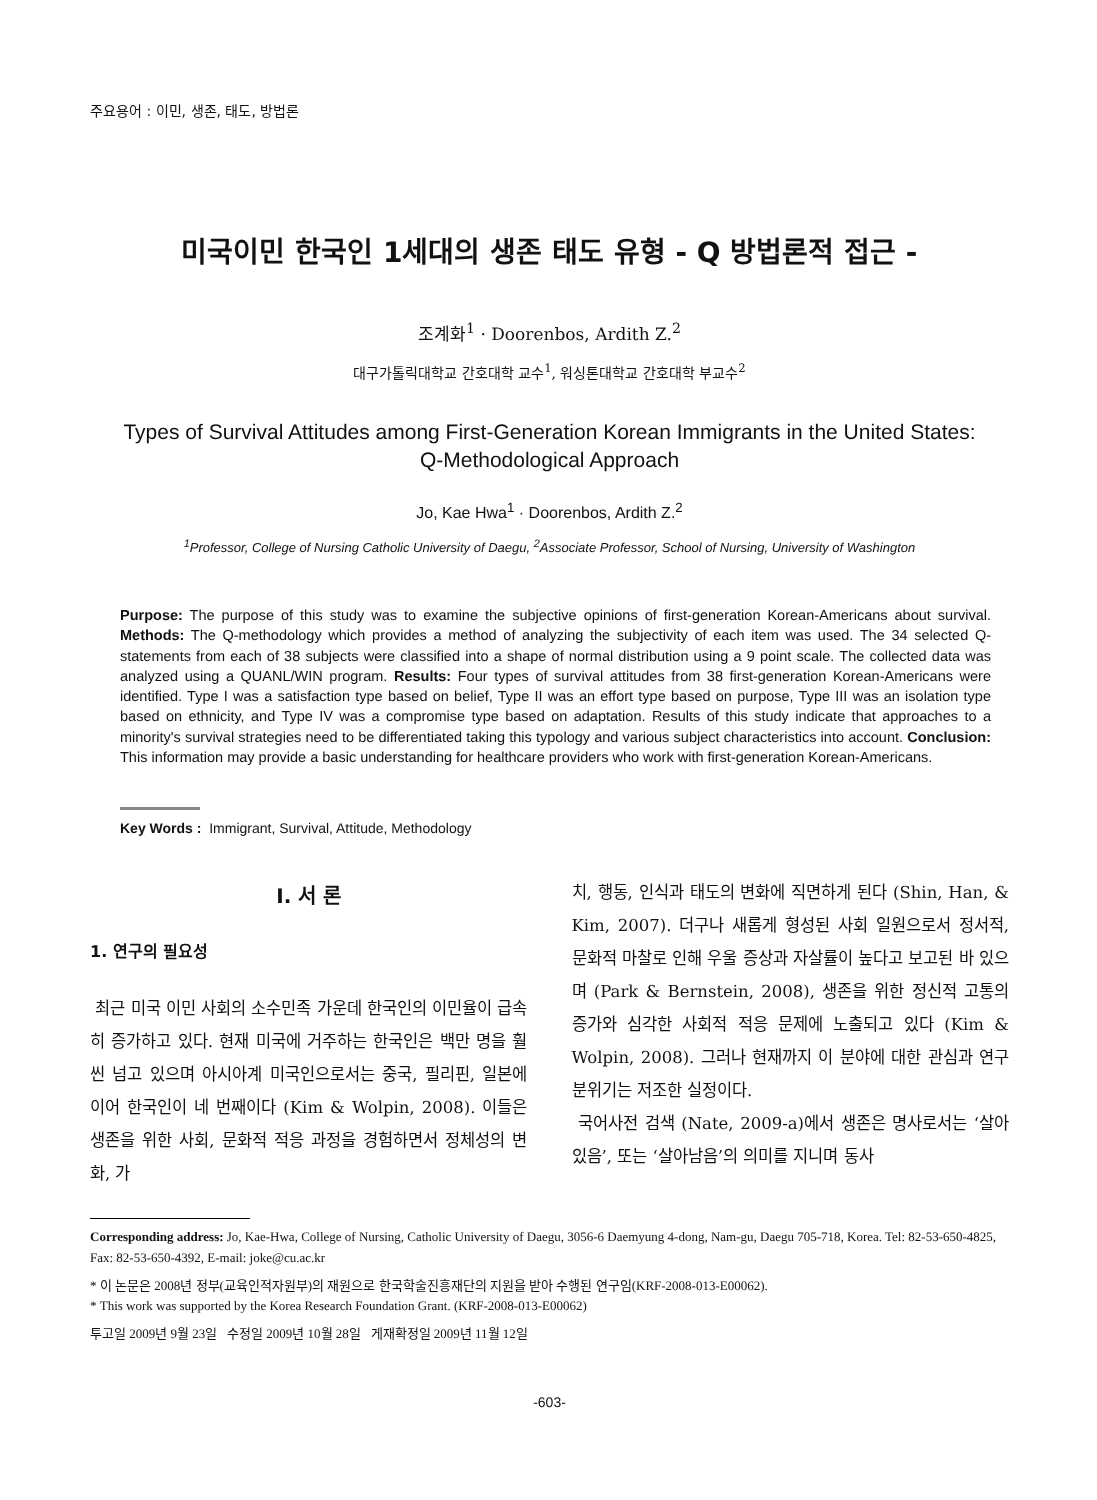주요용어 : 이민, 생존, 태도, 방법론
미국이민 한국인 1세대의 생존 태도 유형 - Q 방법론적 접근 -
조계화<sup>1</sup> · Doorenbos, Ardith Z.<sup>2</sup>
대구가톨릭대학교 간호대학 교수<sup>1</sup>, 워싱톤대학교 간호대학 부교수<sup>2</sup>
Types of Survival Attitudes among First-Generation Korean Immigrants in the United States:
Q-Methodological Approach
Jo, Kae Hwa<sup>1</sup> · Doorenbos, Ardith Z.<sup>2</sup>
<sup>1</sup> Professor, College of Nursing Catholic University of Daegu, <sup>2</sup>Associate Professor, School of Nursing, University of Washington
Purpose: The purpose of this study was to examine the subjective opinions of first-generation Korean-Americans about survival. Methods: The Q-methodology which provides a method of analyzing the subjectivity of each item was used. The 34 selected Q-statements from each of 38 subjects were classified into a shape of normal distribution using a 9 point scale. The collected data was analyzed using a QUANL/WIN program. Results: Four types of survival attitudes from 38 first-generation Korean-Americans were identified. Type I was a satisfaction type based on belief, Type II was an effort type based on purpose, Type III was an isolation type based on ethnicity, and Type IV was a compromise type based on adaptation. Results of this study indicate that approaches to a minority's survival strategies need to be differentiated taking this typology and various subject characteristics into account. Conclusion: This information may provide a basic understanding for healthcare providers who work with first-generation Korean-Americans.
Key Words : Immigrant, Survival, Attitude, Methodology
Ⅰ. 서 론
1. 연구의 필요성
최근 미국 이민 사회의 소수민족 가운데 한국인의 이민율이 급속히 증가하고 있다. 현재 미국에 거주하는 한국인은 백만 명을 훨씬 넘고 있으며 아시아계 미국인으로서는 중국, 필리핀, 일본에 이어 한국인이 네 번째이다 (Kim & Wolpin, 2008). 이들은 생존을 위한 사회, 문화적 적응 과정을 경험하면서 정체성의 변화, 가
치, 행동, 인식과 태도의 변화에 직면하게 된다 (Shin, Han, & Kim, 2007). 더구나 새롭게 형성된 사회 일원으로서 정서적, 문화적 마찰로 인해 우울 증상과 자살률이 높다고 보고된 바 있으며 (Park & Bernstein, 2008), 생존을 위한 정신적 고통의 증가와 심각한 사회적 적응 문제에 노출되고 있다 (Kim & Wolpin, 2008). 그러나 현재까지 이 분야에 대한 관심과 연구 분위기는 저조한 실정이다.
국어사전 검색 (Nate, 2009-a)에서 생존은 명사로서는 ‘살아있음’, 또는 ‘살아남음’의 의미를 지니며 동사
Corresponding address: Jo, Kae-Hwa, College of Nursing, Catholic University of Daegu, 3056-6 Daemyung 4-dong, Nam-gu, Daegu 705-718, Korea. Tel: 82-53-650-4825, Fax: 82-53-650-4392, E-mail: joke@cu.ac.kr
* 이 논문은 2008년 정부(교육인적자원부)의 재원으로 한국학술진흥재단의 지원을 받아 수행된 연구임(KRF-2008-013-E00062).
* This work was supported by the Korea Research Foundation Grant. (KRF-2008-013-E00062)
투고일 2009년 9월 23일 수정일 2009년 10월 28일 게재확정일 2009년 11월 12일
-603-